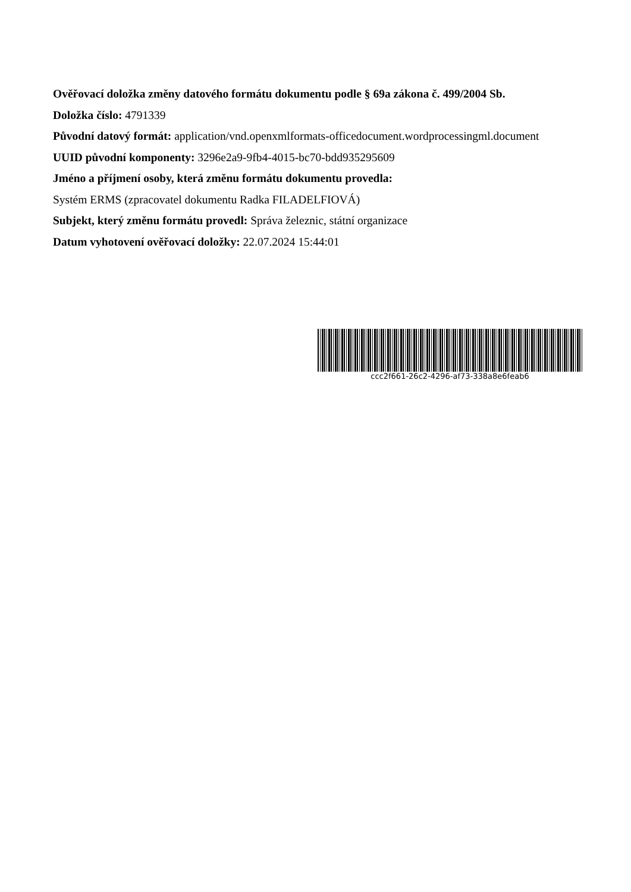Ověřovací doložka změny datového formátu dokumentu podle § 69a zákona č. 499/2004 Sb.
Doložka číslo: 4791339
Původní datový formát: application/vnd.openxmlformats-officedocument.wordprocessingml.document
UUID původní komponenty: 3296e2a9-9fb4-4015-bc70-bdd935295609
Jméno a příjmení osoby, která změnu formátu dokumentu provedla:
Systém ERMS (zpracovatel dokumentu Radka FILADELFIOVÁ)
Subjekt, který změnu formátu provedl: Správa železnic, státní organizace
Datum vyhotovení ověřovací doložky: 22.07.2024 15:44:01
ccc2f661-26c2-4296-af73-338a8e6feab6